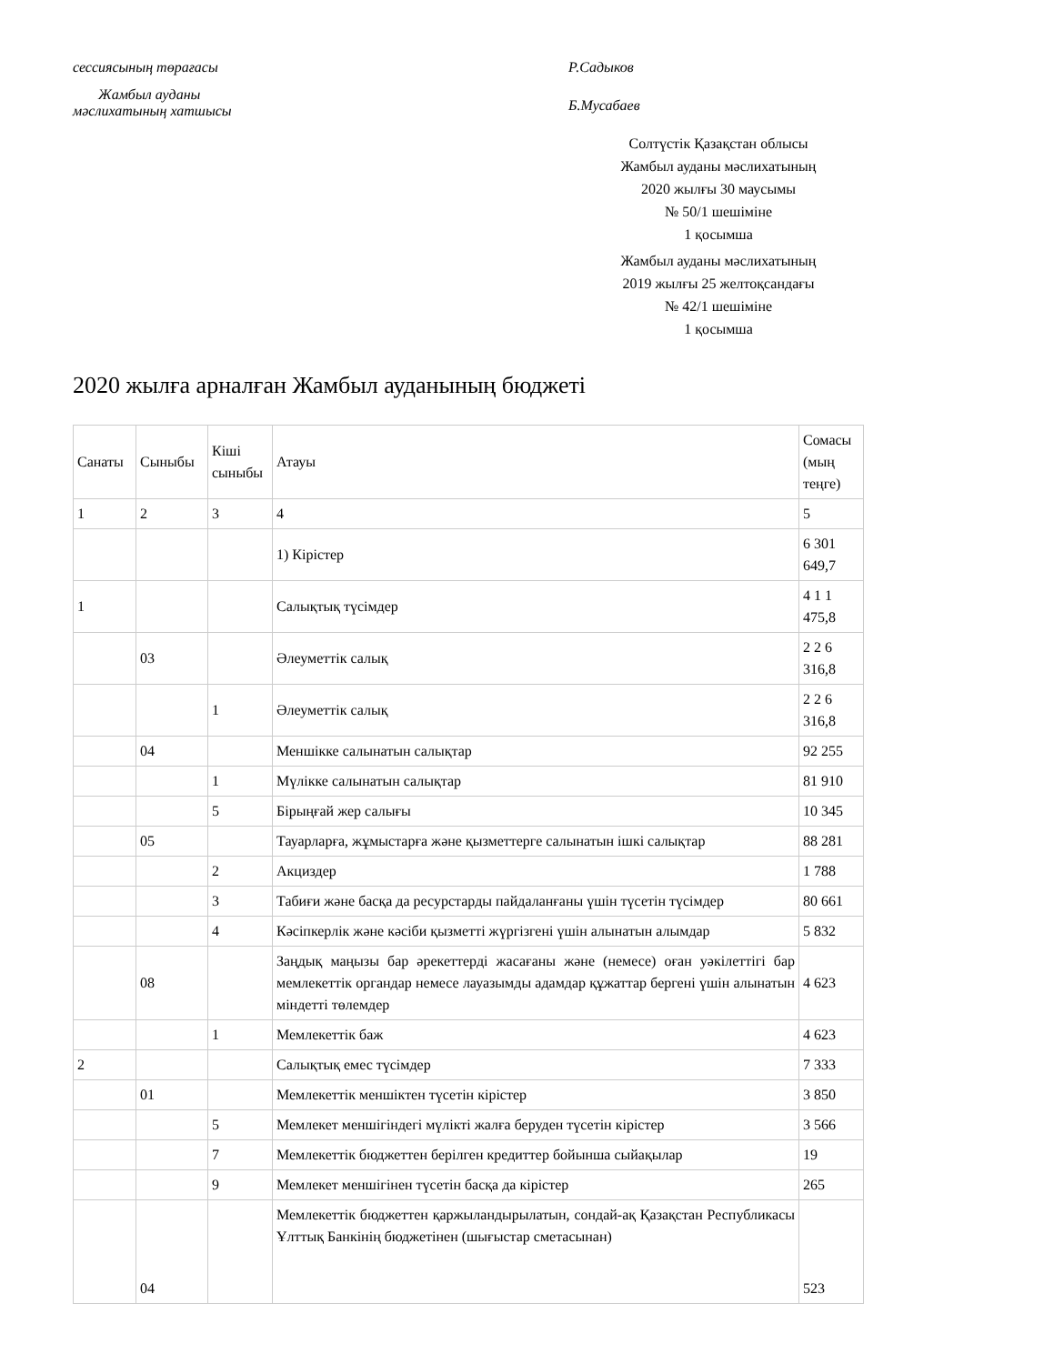сессиясының төрағасы Р.Садыков
Жамбыл ауданы
мәслихатының хатшысы
Б.Мусабаев
Солтүстік Қазақстан облысы
Жамбыл ауданы мәслихатының
2020 жылғы 30 маусымы
№ 50/1 шешіміне
1 қосымша
Жамбыл ауданы мәслихатының
2019 жылғы 25 желтоқсандағы
№ 42/1 шешіміне
1 қосымша
2020 жылға арналған Жамбыл ауданының бюджеті
| Санаты | Сыныбы | Кіші сыныбы | Атауы | Сомасы (мың теңге) |
| 1 | 2 | 3 | 4 | 5 |
| | | | 1) Кірістер | 6 301 649,7 |
| 1 | | | Салықтық түсімдер | 4 1 1 475,8 |
| | 03 | | Әлеуметтік салық | 2 2 6 316,8 |
| | | 1 | Әлеуметтік салық | 2 2 6 316,8 |
| | 04 | | Меншікке салынатын салықтар | 92 255 |
| | | 1 | Мүлікке салынатын салықтар | 81 910 |
| | | 5 | Бірыңғай жер салығы | 10 345 |
| | 05 | | Тауарларға, жұмыстарға және қызметтерге салынатын ішкі салықтар | 88 281 |
| | | 2 | Акциздер | 1 788 |
| | | 3 | Табиғи және басқа да ресурстарды пайдаланғаны үшін түсетін түсімдер | 80 661 |
| | | 4 | Кәсіпкерлік және кәсіби қызметті жүргізгені үшін алынатын алымдар | 5 832 |
| | 08 | | Заңдық маңызы бар әрекеттерді жасағаны және (немесе) оған уәкілеттігі бар мемлекеттік органдар немесе лауазымды адамдар құжаттар бергені үшін алынатын міндетті төлемдер | 4 623 |
| | | 1 | Мемлекеттік баж | 4 623 |
| 2 | | | Салықтық емес түсімдер | 7 333 |
| | 01 | | Мемлекеттік меншіктен түсетін кірістер | 3 850 |
| | | 5 | Мемлекет меншігіндегі мүлікті жалға беруден түсетін кірістер | 3 566 |
| | | 7 | Мемлекеттік бюджеттен берілген кредиттер бойынша сыйақылар | 19 |
| | | 9 | Мемлекет меншігінен түсетін басқа да кірістер | 265 |
| | 04 | | Мемлекеттік бюджеттен қаржыландырылатын, сондай-ақ Қазақстан Республикасы Ұлттық Банкінің бюджетінен (шығыстар сметасынан) | 523 |